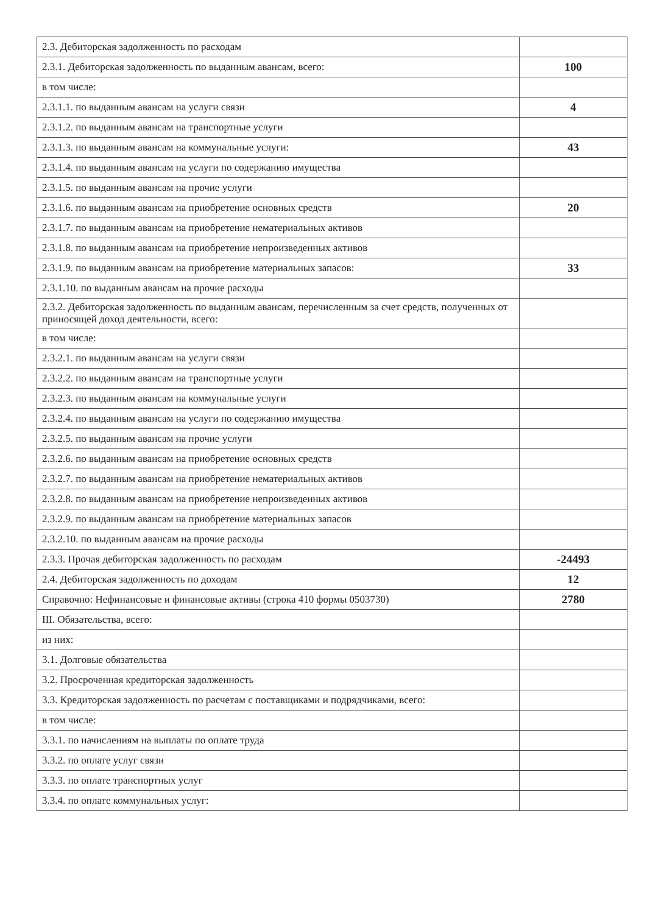| 2.3. Дебиторская задолженность по расходам | |
| 2.3.1. Дебиторская задолженность по выданным авансам, всего: | 100 |
| в том числе: | |
| 2.3.1.1. по выданным авансам на услуги связи | 4 |
| 2.3.1.2. по выданным авансам на транспортные услуги | |
| 2.3.1.3. по выданным авансам на коммунальные услуги: | 43 |
| 2.3.1.4. по выданным авансам на услуги по содержанию имущества | |
| 2.3.1.5. по выданным авансам на прочие услуги | |
| 2.3.1.6. по выданным авансам на приобретение основных средств | 20 |
| 2.3.1.7. по выданным авансам на приобретение нематериальных активов | |
| 2.3.1.8. по выданным авансам на приобретение непроизведенных активов | |
| 2.3.1.9. по выданным авансам на приобретение материальных запасов: | 33 |
| 2.3.1.10. по выданным авансам на прочие расходы | |
| 2.3.2. Дебиторская задолженность по выданным авансам, перечисленным за счет средств, полученных от приносящей доход деятельности, всего: | |
| в том числе: | |
| 2.3.2.1. по выданным авансам на услуги связи | |
| 2.3.2.2. по выданным авансам на транспортные услуги | |
| 2.3.2.3. по выданным авансам на коммунальные услуги | |
| 2.3.2.4. по выданным авансам на услуги по содержанию имущества | |
| 2.3.2.5. по выданным авансам на прочие услуги | |
| 2.3.2.6. по выданным авансам на приобретение основных средств | |
| 2.3.2.7. по выданным авансам на приобретение нематериальных активов | |
| 2.3.2.8. по выданным авансам на приобретение непроизведенных активов | |
| 2.3.2.9. по выданным авансам на приобретение материальных запасов | |
| 2.3.2.10. по выданным авансам на прочие расходы | |
| 2.3.3. Прочая дебиторская задолженность по расходам | -24493 |
| 2.4. Дебиторская задолженность по доходам | 12 |
| Справочно: Нефинансовые и финансовые активы (строка 410 формы 0503730) | 2780 |
| III. Обязательства, всего: | |
| из них: | |
| 3.1. Долговые обязательства | |
| 3.2. Просроченная кредиторская задолженность | |
| 3.3. Кредиторская задолженность по расчетам с поставщиками и подрядчиками, всего: | |
| в том числе: | |
| 3.3.1. по начислениям на выплаты по оплате труда | |
| 3.3.2. по оплате услуг связи | |
| 3.3.3. по оплате транспортных услуг | |
| 3.3.4. по оплате коммунальных услуг: | |